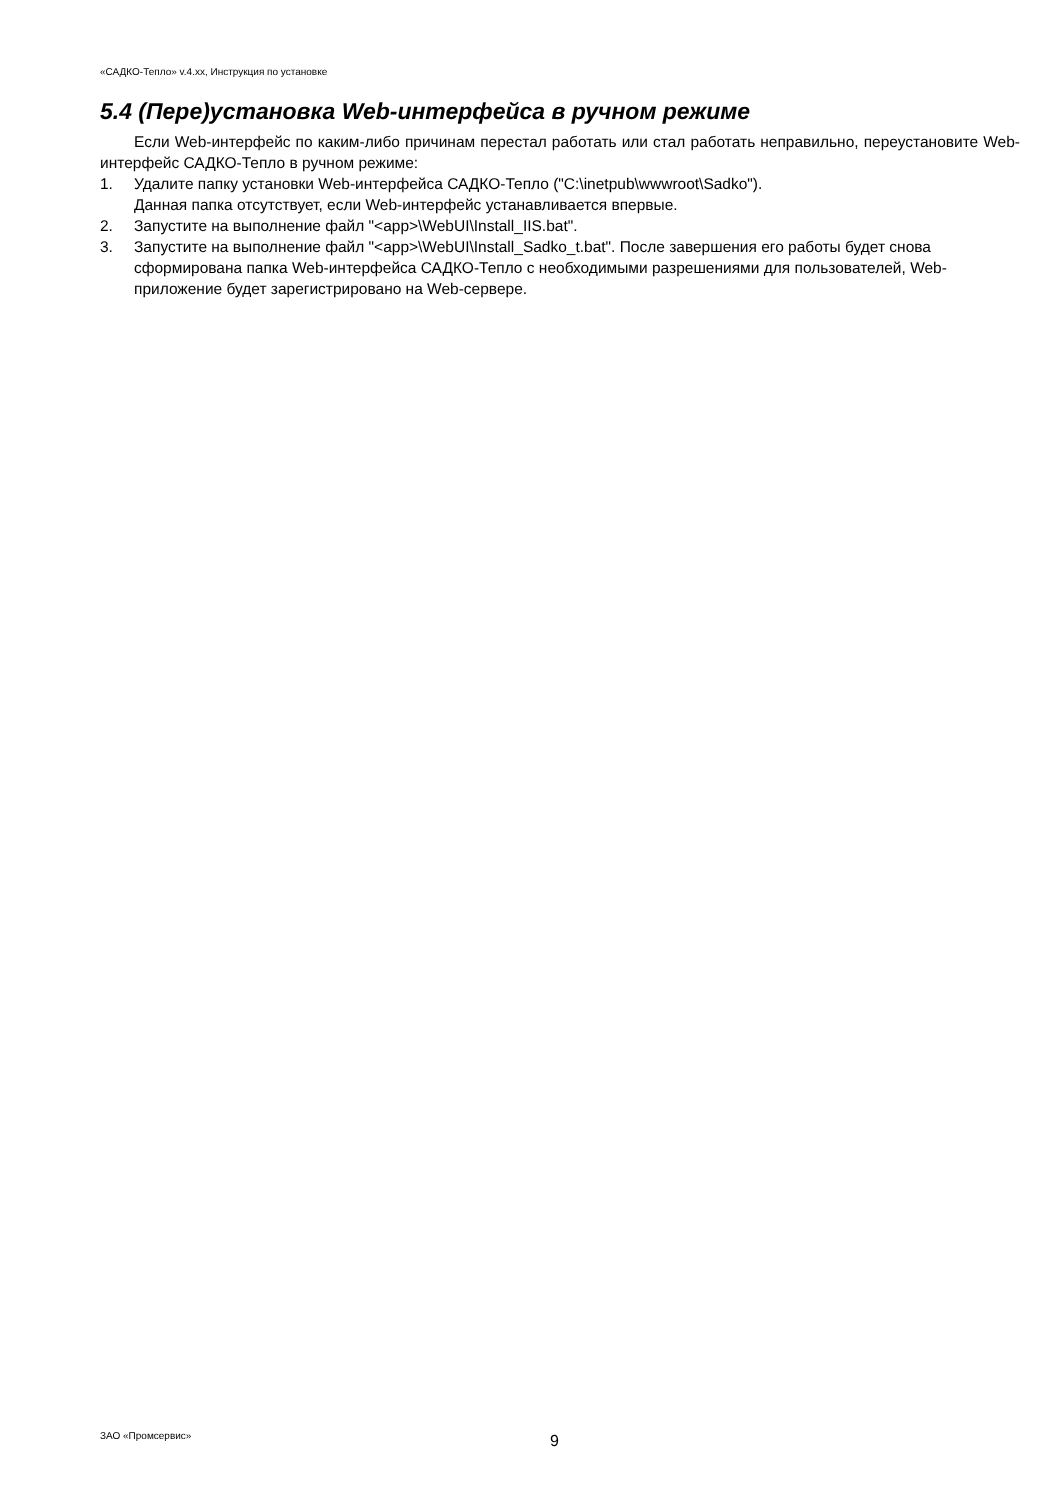«САДКО-Тепло» v.4.xx, Инструкция по установке
5.4 (Пере)установка Web-интерфейса в ручном режиме
Если Web-интерфейс по каким-либо причинам перестал работать или стал работать неправильно, переустановите Web-интерфейс САДКО-Тепло в ручном режиме:
1. Удалите папку установки Web-интерфейса САДКО-Тепло ("C:\inetpub\wwwroot\Sadko").
Данная папка отсутствует, если Web-интерфейс устанавливается впервые.
2. Запустите на выполнение файл "<app>\WebUI\Install_IIS.bat".
3. Запустите на выполнение файл "<app>\WebUI\Install_Sadko_t.bat". После завершения его работы будет снова сформирована папка Web-интерфейса САДКО-Тепло с необходимыми разрешениями для пользователей, Web-приложение будет зарегистрировано на Web-сервере.
ЗАО «Промсервис» 9